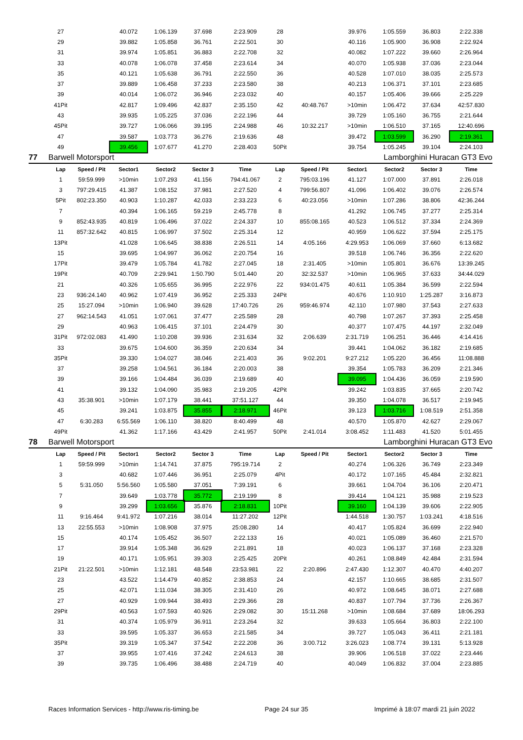| | 27 | | 40.072 | 1:06.139 | 37.698 | 2:23.909 | 28 | | 39.976 | 1:05.559 | 36.803 | 2:22.338 |
| | 29 | | 39.882 | 1:05.858 | 36.761 | 2:22.501 | 30 | | 40.116 | 1:05.900 | 36.908 | 2:22.924 |
| | 31 | | 39.974 | 1:05.851 | 36.883 | 2:22.708 | 32 | | 40.082 | 1:07.222 | 39.660 | 2:26.964 |
| | 33 | | 40.078 | 1:06.078 | 37.458 | 2:23.614 | 34 | | 40.070 | 1:05.938 | 37.036 | 2:23.044 |
| | 35 | | 40.121 | 1:05.638 | 36.791 | 2:22.550 | 36 | | 40.528 | 1:07.010 | 38.035 | 2:25.573 |
| | 37 | | 39.889 | 1:06.458 | 37.233 | 2:23.580 | 38 | | 40.213 | 1:06.371 | 37.101 | 2:23.685 |
| | 39 | | 40.014 | 1:06.072 | 36.946 | 2:23.032 | 40 | | 40.157 | 1:05.406 | 39.666 | 2:25.229 |
| | 41Pit | | 42.817 | 1:09.496 | 42.837 | 2:35.150 | 42 | 40:48.767 | >10min | 1:06.472 | 37.634 | 42:57.830 |
| | 43 | | 39.935 | 1:05.225 | 37.036 | 2:22.196 | 44 | | 39.729 | 1:05.160 | 36.755 | 2:21.644 |
| | 45Pit | | 39.727 | 1:06.066 | 39.195 | 2:24.988 | 46 | 10:32.217 | >10min | 1:06.510 | 37.165 | 12:40.696 |
| | 47 | | 39.587 | 1:03.773 | 36.276 | 2:19.636 | 48 | | 39.472 | 1:03.599 | 36.290 | 2:19.361 |
| | 49 | | 39.456 | 1:07.677 | 41.270 | 2:28.403 | 50Pit | | 39.754 | 1:05.245 | 39.104 | 2:24.103 |
| 77 | Barwell Motorsport | | | | | | Lamborghini Huracan GT3 Evo | | | | | |
| | Lap | Speed / Pit | Sector1 | Sector2 | Sector 3 | Time | Lap | Speed / Pit | Sector1 | Sector2 | Sector 3 | Time |
| | 1 | 59:59.999 | >10min | 1:07.293 | 41.156 | 794:41.067 | 2 | 795:03.196 | 41.127 | 1:07.000 | 37.891 | 2:26.018 |
| | 3 | 797:29.415 | 41.387 | 1:08.152 | 37.981 | 2:27.520 | 4 | 799:56.807 | 41.096 | 1:06.402 | 39.076 | 2:26.574 |
| | 5Pit | 802:23.350 | 40.903 | 1:10.287 | 42.033 | 2:33.223 | 6 | 40:23.056 | >10min | 1:07.286 | 38.806 | 42:36.244 |
| | 7 | | 40.394 | 1:06.165 | 59.219 | 2:45.778 | 8 | | 41.292 | 1:06.745 | 37.277 | 2:25.314 |
| | 9 | 852:43.935 | 40.819 | 1:06.496 | 37.022 | 2:24.337 | 10 | 855:08.165 | 40.523 | 1:06.512 | 37.334 | 2:24.369 |
| | 11 | 857:32.642 | 40.815 | 1:06.997 | 37.502 | 2:25.314 | 12 | | 40.959 | 1:06.622 | 37.594 | 2:25.175 |
| | 13Pit | | 41.028 | 1:06.645 | 38.838 | 2:26.511 | 14 | 4:05.166 | 4:29.953 | 1:06.069 | 37.660 | 6:13.682 |
| | 15 | | 39.695 | 1:04.997 | 36.062 | 2:20.754 | 16 | | 39.518 | 1:06.746 | 36.356 | 2:22.620 |
| | 17Pit | | 39.479 | 1:05.784 | 41.782 | 2:27.045 | 18 | 2:31.405 | >10min | 1:05.801 | 36.676 | 13:39.245 |
| | 19Pit | | 40.709 | 2:29.941 | 1:50.790 | 5:01.440 | 20 | 32:32.537 | >10min | 1:06.965 | 37.633 | 34:44.029 |
| | 21 | | 40.326 | 1:05.655 | 36.995 | 2:22.976 | 22 | 934:01.475 | 40.611 | 1:05.384 | 36.599 | 2:22.594 |
| | 23 | 936:24.140 | 40.962 | 1:07.419 | 36.952 | 2:25.333 | 24Pit | | 40.676 | 1:10.910 | 1:25.287 | 3:16.873 |
| | 25 | 15:27.094 | >10min | 1:06.940 | 39.628 | 17:40.726 | 26 | 959:46.974 | 42.110 | 1:07.980 | 37.543 | 2:27.633 |
| | 27 | 962:14.543 | 41.051 | 1:07.061 | 37.477 | 2:25.589 | 28 | | 40.798 | 1:07.267 | 37.393 | 2:25.458 |
| | 29 | | 40.963 | 1:06.415 | 37.101 | 2:24.479 | 30 | | 40.377 | 1:07.475 | 44.197 | 2:32.049 |
| | 31Pit | 972:02.083 | 41.490 | 1:10.208 | 39.936 | 2:31.634 | 32 | 2:06.639 | 2:31.719 | 1:06.251 | 36.446 | 4:14.416 |
| | 33 | | 39.675 | 1:04.600 | 36.359 | 2:20.634 | 34 | | 39.441 | 1:04.062 | 36.182 | 2:19.685 |
| | 35Pit | | 39.330 | 1:04.027 | 38.046 | 2:21.403 | 36 | 9:02.201 | 9:27.212 | 1:05.220 | 36.456 | 11:08.888 |
| | 37 | | 39.258 | 1:04.561 | 36.184 | 2:20.003 | 38 | | 39.354 | 1:05.783 | 36.209 | 2:21.346 |
| | 39 | | 39.166 | 1:04.484 | 36.039 | 2:19.689 | 40 | | 39.095 | 1:04.436 | 36.059 | 2:19.590 |
| | 41 | | 39.132 | 1:04.090 | 35.983 | 2:19.205 | 42Pit | | 39.242 | 1:03.835 | 37.665 | 2:20.742 |
| | 43 | 35:38.901 | >10min | 1:07.179 | 38.441 | 37:51.127 | 44 | | 39.350 | 1:04.078 | 36.517 | 2:19.945 |
| | 45 | | 39.241 | 1:03.875 | 35.855 | 2:18.971 | 46Pit | | 39.123 | 1:03.716 | 1:08.519 | 2:51.358 |
| | 47 | 6:30.283 | 6:55.569 | 1:06.110 | 38.820 | 8:40.499 | 48 | | 40.570 | 1:05.870 | 42.627 | 2:29.067 |
| | 49Pit | | 41.362 | 1:17.166 | 43.429 | 2:41.957 | 50Pit | 2:41.014 | 3:08.452 | 1:11.483 | 41.520 | 5:01.455 |
| 78 | Barwell Motorsport | | | | | | Lamborghini Huracan GT3 Evo | | | | | |
| | Lap | Speed / Pit | Sector1 | Sector2 | Sector 3 | Time | Lap | Speed / Pit | Sector1 | Sector2 | Sector 3 | Time |
| | 1 | 59:59.999 | >10min | 1:14.741 | 37.875 | 795:19.714 | 2 | | 40.274 | 1:06.326 | 36.749 | 2:23.349 |
| | 3 | | 40.682 | 1:07.446 | 36.951 | 2:25.079 | 4Pit | | 40.172 | 1:07.165 | 45.484 | 2:32.821 |
| | 5 | 5:31.050 | 5:56.560 | 1:05.580 | 37.051 | 7:39.191 | 6 | | 39.661 | 1:04.704 | 36.106 | 2:20.471 |
| | 7 | | 39.649 | 1:03.778 | 35.772 | 2:19.199 | 8 | | 39.414 | 1:04.121 | 35.988 | 2:19.523 |
| | 9 | | 39.299 | 1:03.656 | 35.876 | 2:18.831 | 10Pit | | 39.160 | 1:04.139 | 39.606 | 2:22.905 |
| | 11 | 9:16.464 | 9:41.972 | 1:07.216 | 38.014 | 11:27.202 | 12Pit | | 1:44.518 | 1:30.757 | 1:03.241 | 4:18.516 |
| | 13 | 22:55.553 | >10min | 1:08.908 | 37.975 | 25:08.280 | 14 | | 40.417 | 1:05.824 | 36.699 | 2:22.940 |
| | 15 | | 40.174 | 1:05.452 | 36.507 | 2:22.133 | 16 | | 40.021 | 1:05.089 | 36.460 | 2:21.570 |
| | 17 | | 39.914 | 1:05.348 | 36.629 | 2:21.891 | 18 | | 40.023 | 1:06.137 | 37.168 | 2:23.328 |
| | 19 | | 40.171 | 1:05.951 | 39.303 | 2:25.425 | 20Pit | | 40.261 | 1:08.849 | 42.484 | 2:31.594 |
| | 21Pit | 21:22.501 | >10min | 1:12.181 | 48.548 | 23:53.981 | 22 | 2:20.896 | 2:47.430 | 1:12.307 | 40.470 | 4:40.207 |
| | 23 | | 43.522 | 1:14.479 | 40.852 | 2:38.853 | 24 | | 42.157 | 1:10.665 | 38.685 | 2:31.507 |
| | 25 | | 42.071 | 1:11.034 | 38.305 | 2:31.410 | 26 | | 40.972 | 1:08.645 | 38.071 | 2:27.688 |
| | 27 | | 40.929 | 1:09.944 | 38.493 | 2:29.366 | 28 | | 40.837 | 1:07.794 | 37.736 | 2:26.367 |
| | 29Pit | | 40.563 | 1:07.593 | 40.926 | 2:29.082 | 30 | 15:11.268 | >10min | 1:08.684 | 37.689 | 18:06.293 |
| | 31 | | 40.374 | 1:05.979 | 36.911 | 2:23.264 | 32 | | 39.633 | 1:05.664 | 36.803 | 2:22.100 |
| | 33 | | 39.595 | 1:05.337 | 36.653 | 2:21.585 | 34 | | 39.727 | 1:05.043 | 36.411 | 2:21.181 |
| | 35Pit | | 39.319 | 1:05.347 | 37.542 | 2:22.208 | 36 | 3:00.712 | 3:26.023 | 1:08.774 | 39.131 | 5:13.928 |
| | 37 | | 39.955 | 1:07.416 | 37.242 | 2:24.613 | 38 | | 39.906 | 1:06.518 | 37.022 | 2:23.446 |
| | 39 | | 39.735 | 1:06.496 | 38.488 | 2:24.719 | 40 | | 40.049 | 1:06.832 | 37.004 | 2:23.885 |
Races Information Services - http://www.ris-timing.be Page 24 sur 35 Imprimé à 18:07 mardi 21 juin 2022